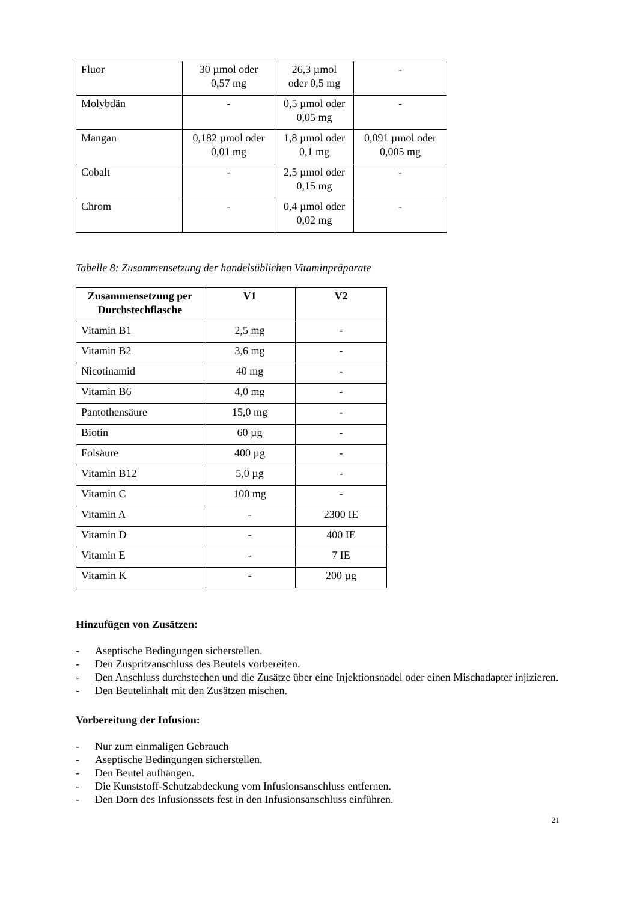| Fluor | 30 µmol oder 0,57 mg | 26,3 µmol oder 0,5 mg | - |
| Molybdän | - | 0,5 µmol oder 0,05 mg | - |
| Mangan | 0,182 µmol oder 0,01 mg | 1,8 µmol oder 0,1 mg | 0,091 µmol oder 0,005 mg |
| Cobalt | - | 2,5 µmol oder 0,15 mg | - |
| Chrom | - | 0,4 µmol oder 0,02 mg | - |
Tabelle 8: Zusammensetzung der handelsüblichen Vitaminpräparate
| Zusammensetzung per Durchstechflasche | V1 | V2 |
| --- | --- | --- |
| Vitamin B1 | 2,5 mg | - |
| Vitamin B2 | 3,6 mg | - |
| Nicotinamid | 40 mg | - |
| Vitamin B6 | 4,0 mg | - |
| Pantothensäure | 15,0 mg | - |
| Biotin | 60 µg | - |
| Folsäure | 400 µg | - |
| Vitamin B12 | 5,0 µg | - |
| Vitamin C | 100 mg | - |
| Vitamin A | - | 2300 IE |
| Vitamin D | - | 400 IE |
| Vitamin E | - | 7 IE |
| Vitamin K | - | 200 µg |
Hinzufügen von Zusätzen:
- Aseptische Bedingungen sicherstellen.
- Den Zuspritzanschluss des Beutels vorbereiten.
- Den Anschluss durchstechen und die Zusätze über eine Injektionsnadel oder einen Mischadapter injizieren.
- Den Beutelinhalt mit den Zusätzen mischen.
Vorbereitung der Infusion:
- Nur zum einmaligen Gebrauch
- Aseptische Bedingungen sicherstellen.
- Den Beutel aufhängen.
- Die Kunststoff-Schutzabdeckung vom Infusionsanschluss entfernen.
- Den Dorn des Infusionssets fest in den Infusionsanschluss einführen.
21